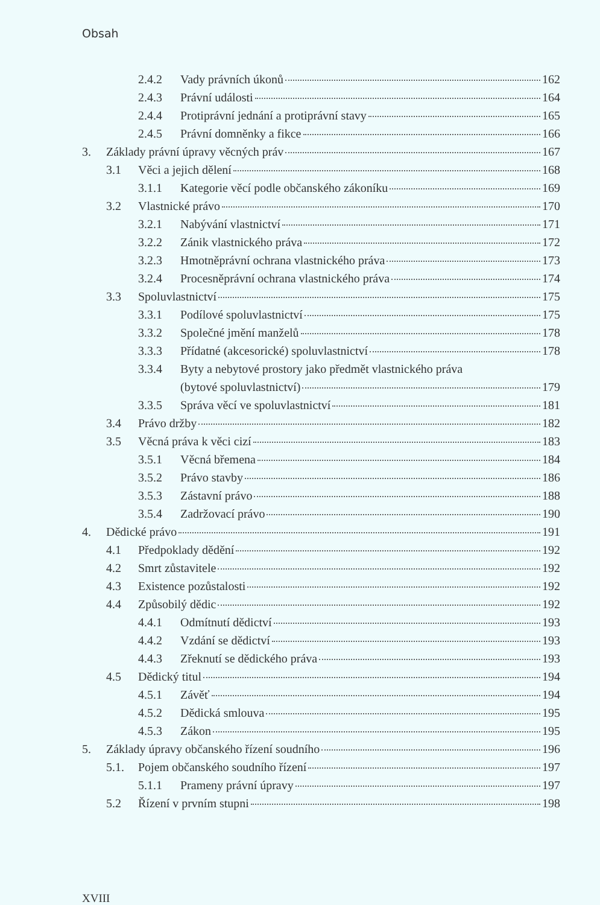Obsah
2.4.2 Vady právních úkonů 162
2.4.3 Právní události 164
2.4.4 Protiprávní jednání a protiprávní stavy 165
2.4.5 Právní domněnky a fikce 166
3. Základy právní úpravy věcných práv 167
3.1 Věci a jejich dělení 168
3.1.1 Kategorie věcí podle občanského zákoníku 169
3.2 Vlastnické právo 170
3.2.1 Nabývání vlastnictví 171
3.2.2 Zánik vlastnického práva 172
3.2.3 Hmotněprávní ochrana vlastnického práva 173
3.2.4 Procesněprávní ochrana vlastnického práva 174
3.3 Spoluvlastnictví 175
3.3.1 Podílové spoluvlastnictví 175
3.3.2 Společné jmění manželů 178
3.3.3 Přídatné (akcesorické) spoluvlastnictví 178
3.3.4 Byty a nebytové prostory jako předmět vlastnického práva
(bytové spoluvlastnictví) 179
3.3.5 Správa věcí ve spoluvlastnictví 181
3.4 Právo držby 182
3.5 Věcná práva k věci cizí 183
3.5.1 Věcná břemena 184
3.5.2 Právo stavby 186
3.5.3 Zástavní právo 188
3.5.4 Zadržovací právo 190
4. Dědické právo 191
4.1 Předpoklady dědění 192
4.2 Smrt zůstavitele 192
4.3 Existence pozůstalosti 192
4.4 Způsobilý dědic 192
4.4.1 Odmítnutí dědictví 193
4.4.2 Vzdání se dědictví 193
4.4.3 Zřeknutí se dědického práva 193
4.5 Dědický titul 194
4.5.1 Závěť 194
4.5.2 Dědická smlouva 195
4.5.3 Zákon 195
5. Základy úpravy občanského řízení soudního 196
5.1. Pojem občanského soudního řízení 197
5.1.1 Prameny právní úpravy 197
5.2 Řízení v prvním stupni 198
XVIII